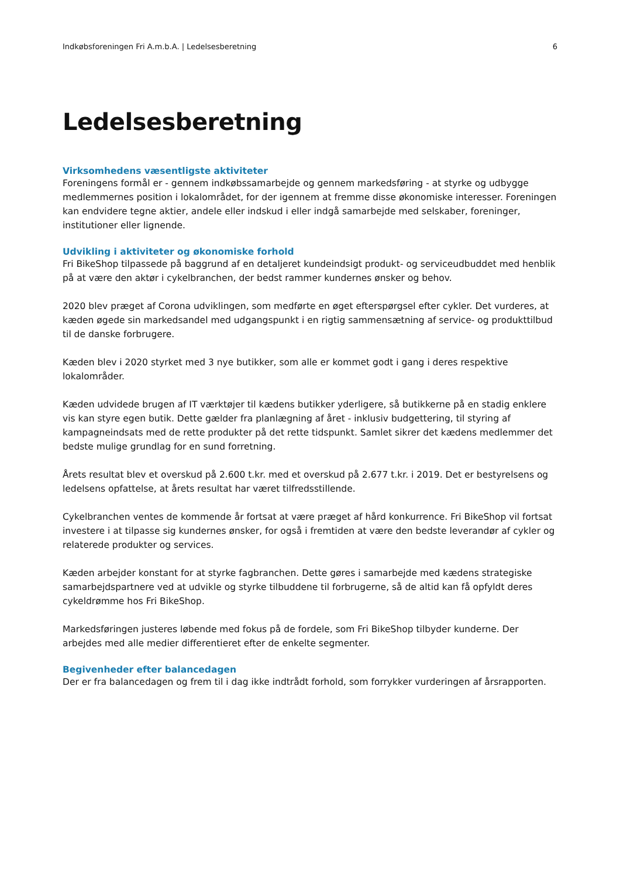Indkøbsforeningen Fri A.m.b.A. | Ledelsesberetning 6
Ledelsesberetning
Virksomhedens væsentligste aktiviteter
Foreningens formål er - gennem indkøbssamarbejde og gennem markedsføring - at styrke og udbygge medlemmernes position i lokalområdet, for der igennem at fremme disse økonomiske interesser. Foreningen kan endvidere tegne aktier, andele eller indskud i eller indgå samarbejde med selskaber, foreninger, institutioner eller lignende.
Udvikling i aktiviteter og økonomiske forhold
Fri BikeShop tilpassede på baggrund af en detaljeret kundeindsigt produkt- og serviceudbuddet med henblik på at være den aktør i cykelbranchen, der bedst rammer kundernes ønsker og behov.
2020 blev præget af Corona udviklingen, som medførte en øget efterspørgsel efter cykler. Det vurderes, at kæden øgede sin markedsandel med udgangspunkt i en rigtig sammensætning af service- og produkttilbud til de danske forbrugere.
Kæden blev i 2020 styrket med 3 nye butikker, som alle er kommet godt i gang i deres respektive lokalområder.
Kæden udvidede brugen af IT værktøjer til kædens butikker yderligere, så butikkerne på en stadig enklere vis kan styre egen butik. Dette gælder fra planlægning af året - inklusiv budgettering, til styring af kampagneindsats med de rette produkter på det rette tidspunkt. Samlet sikrer det kædens medlemmer det bedste mulige grundlag for en sund forretning.
Årets resultat blev et overskud på 2.600 t.kr. med et overskud på 2.677 t.kr. i 2019. Det er bestyrelsens og ledelsens opfattelse, at årets resultat har været tilfredsstillende.
Cykelbranchen ventes de kommende år fortsat at være præget af hård konkurrence. Fri BikeShop vil fortsat investere i at tilpasse sig kundernes ønsker, for også i fremtiden at være den bedste leverandør af cykler og relaterede produkter og services.
Kæden arbejder konstant for at styrke fagbranchen. Dette gøres i samarbejde med kædens strategiske samarbejdspartnere ved at udvikle og styrke tilbuddene til forbrugerne, så de altid kan få opfyldt deres cykeldrømme hos Fri BikeShop.
Markedsføringen justeres løbende med fokus på de fordele, som Fri BikeShop tilbyder kunderne. Der arbejdes med alle medier differentieret efter de enkelte segmenter.
Begivenheder efter balancedagen
Der er fra balancedagen og frem til i dag ikke indtrådt forhold, som forrykker vurderingen af årsrapporten.